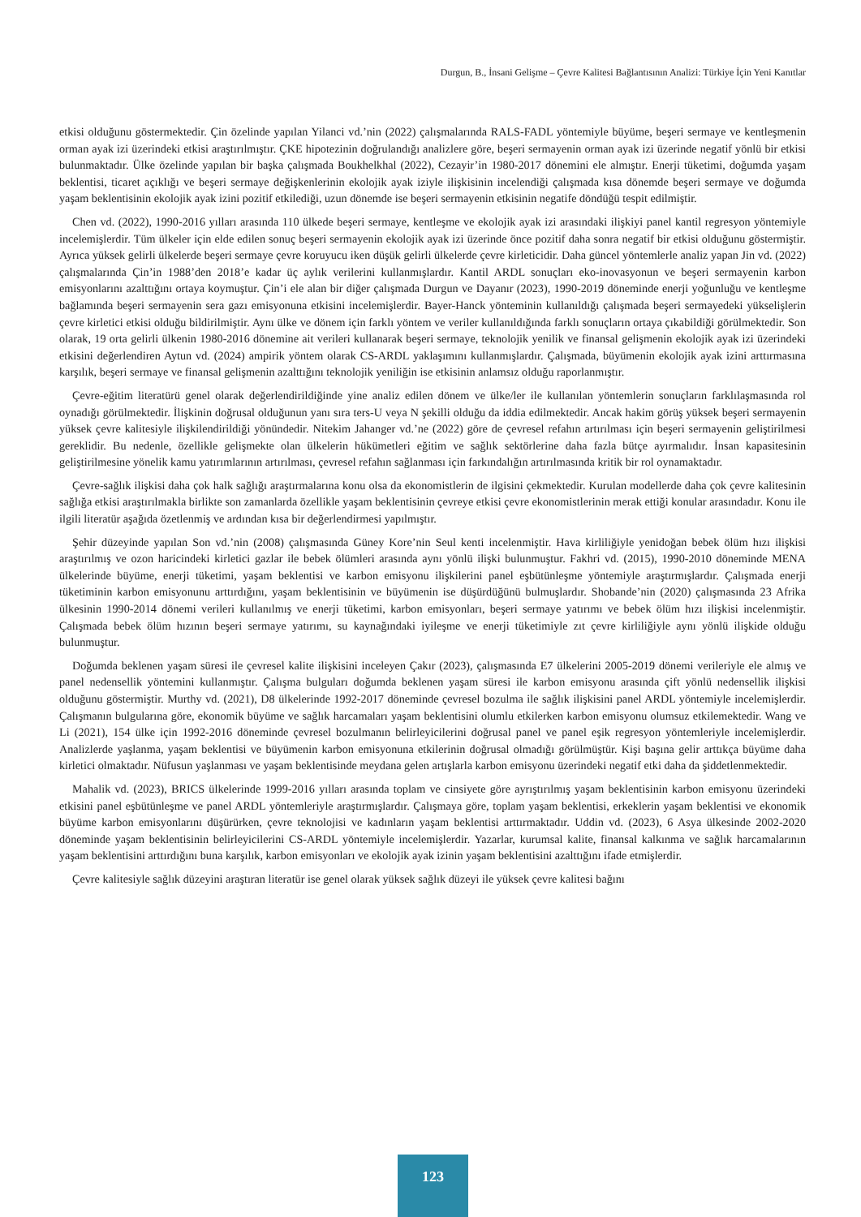Durgun, B., İnsani Gelişme – Çevre Kalitesi Bağlantısının Analizi: Türkiye İçin Yeni Kanıtlar
etkisi olduğunu göstermektedir. Çin özelinde yapılan Yilanci vd.’nin (2022) çalışmalarında RALS-FADL yöntemiyle büyüme, beşeri sermaye ve kentleşmenin orman ayak izi üzerindeki etkisi araştırılmıştır. ÇKE hipotezinin doğrulandığı analizlere göre, beşeri sermayenin orman ayak izi üzerinde negatif yönlü bir etkisi bulunmaktadır. Ülke özelinde yapılan bir başka çalışmada Boukhelkhal (2022), Cezayir’in 1980-2017 dönemini ele almıştır. Enerji tüketimi, doğumda yaşam beklentisi, ticaret açıklığı ve beşeri sermaye değişkenlerinin ekolojik ayak iziyle ilişkisinin incelendiği çalışmada kısa dönemde beşeri sermaye ve doğumda yaşam beklentisinin ekolojik ayak izini pozitif etkilediği, uzun dönemde ise beşeri sermayenin etkisinin negatife döndüğü tespit edilmiştir.
Chen vd. (2022), 1990-2016 yılları arasında 110 ülkede beşeri sermaye, kentleşme ve ekolojik ayak izi arasındaki ilişkiyi panel kantil regresyon yöntemiyle incelemişlerdir. Tüm ülkeler için elde edilen sonuç beşeri sermayenin ekolojik ayak izi üzerinde önce pozitif daha sonra negatif bir etkisi olduğunu göstermiştir. Ayrıca yüksek gelirli ülkelerde beşeri sermaye çevre koruyucu iken düşük gelirli ülkelerde çevre kirleticidir. Daha güncel yöntemlerle analiz yapan Jin vd. (2022) çalışmalarında Çin’in 1988’den 2018’e kadar üç aylık verilerini kullanmışlardır. Kantil ARDL sonuçları eko-inovasyonun ve beşeri sermayenin karbon emisyonlarını azalttığını ortaya koymuştur. Çin’i ele alan bir diğer çalışmada Durgun ve Dayanır (2023), 1990-2019 döneminde enerji yoğunluğu ve kentleşme bağlamında beşeri sermayenin sera gazı emisyonuna etkisini incelemişlerdir. Bayer-Hanck yönteminin kullanıldığı çalışmada beşeri sermayedeki yükselişlerin çevre kirletici etkisi olduğu bildirilmiştir. Aynı ülke ve dönem için farklı yöntem ve veriler kullanıldığında farklı sonuçların ortaya çıkabildiği görülmektedir. Son olarak, 19 orta gelirli ülkenin 1980-2016 dönemine ait verileri kullanarak beşeri sermaye, teknolojik yenilik ve finansal gelişmenin ekolojik ayak izi üzerindeki etkisini değerlendiren Aytun vd. (2024) ampirik yöntem olarak CS-ARDL yaklaşımını kullanmışlardır. Çalışmada, büyümenin ekolojik ayak izini arttırmasına karşılık, beşeri sermaye ve finansal gelişmenin azalttığını teknolojik yeniliğin ise etkisinin anlamsız olduğu raporlanmıştır.
Çevre-eğitim literatürü genel olarak değerlendirildiğinde yine analiz edilen dönem ve ülke/ler ile kullanılan yöntemlerin sonuçların farklılaşmasında rol oynadığı görülmektedir. İlişkinin doğrusal olduğunun yanı sıra ters-U veya N şekilli olduğu da iddia edilmektedir. Ancak hakim görüş yüksek beşeri sermayenin yüksek çevre kalitesiyle ilişkilendirildiği yönündedir. Nitekim Jahanger vd.’ne (2022) göre de çevresel refahın artırılması için beşeri sermayenin geliştirilmesi gereklidir. Bu nedenle, özellikle gelişmekte olan ülkelerin hükümetleri eğitim ve sağlık sektörlerine daha fazla bütçe ayırmalıdır. İnsan kapasitesinin geliştirilmesine yönelik kamu yatırımlarının artırılması, çevresel refahın sağlanması için farkındalığın artırılmasında kritik bir rol oynamaktadır.
Çevre-sağlık ilişkisi daha çok halk sağlığı araştırmalarına konu olsa da ekonomistlerin de ilgisini çekmektedir. Kurulan modellerde daha çok çevre kalitesinin sağlığa etkisi araştırılmakla birlikte son zamanlarda özellikle yaşam beklentisinin çevreye etkisi çevre ekonomistlerinin merak ettiği konular arasındadır. Konu ile ilgili literatür aşağıda özetlenmiş ve ardından kısa bir değerlendirmesi yapılmıştır.
Şehir düzeyinde yapılan Son vd.’nin (2008) çalışmasında Güney Kore’nin Seul kenti incelenmiştir. Hava kirliliğiyle yenidoğan bebek ölüm hızı ilişkisi araştırılmış ve ozon haricindeki kirletici gazlar ile bebek ölümleri arasında aynı yönlü ilişki bulunmuştur. Fakhri vd. (2015), 1990-2010 döneminde MENA ülkelerinde büyüme, enerji tüketimi, yaşam beklentisi ve karbon emisyonu ilişkilerini panel eşbütünleşme yöntemiyle araştırmışlardır. Çalışmada enerji tüketiminin karbon emisyonunu arttırdığını, yaşam beklentisinin ve büyümenin ise düşürdüğünü bulmuşlardır. Shobande’nin (2020) çalışmasında 23 Afrika ülkesinin 1990-2014 dönemi verileri kullanılmış ve enerji tüketimi, karbon emisyonları, beşeri sermaye yatırımı ve bebek ölüm hızı ilişkisi incelenmiştir. Çalışmada bebek ölüm hızının beşeri sermaye yatırımı, su kaynağındaki iyileşme ve enerji tüketimiyle zıt çevre kirliliğiyle aynı yönlü ilişkide olduğu bulunmuştur.
Doğumda beklenen yaşam süresi ile çevresel kalite ilişkisini inceleyen Çakır (2023), çalışmasında E7 ülkelerini 2005-2019 dönemi verileriyle ele almış ve panel nedensellik yöntemini kullanmıştır. Çalışma bulguları doğumda beklenen yaşam süresi ile karbon emisyonu arasında çift yönlü nedensellik ilişkisi olduğunu göstermiştir. Murthy vd. (2021), D8 ülkelerinde 1992-2017 döneminde çevresel bozulma ile sağlık ilişkisini panel ARDL yöntemiyle incelemişlerdir. Çalışmanın bulgularına göre, ekonomik büyüme ve sağlık harcamaları yaşam beklentisini olumlu etkilerken karbon emisyonu olumsuz etkilemektedir. Wang ve Li (2021), 154 ülke için 1992-2016 döneminde çevresel bozulmanın belirleyicilerini doğrusal panel ve panel eşik regresyon yöntemleriyle incelemişlerdir. Analizlerde yaşlanma, yaşam beklentisi ve büyümenin karbon emisyonuna etkilerinin doğrusal olmadığı görülmüştür. Kişi başına gelir arttıkça büyüme daha kirletici olmaktadır. Nüfusun yaşlanması ve yaşam beklentisinde meydana gelen artışlarla karbon emisyonu üzerindeki negatif etki daha da şiddetlenmektedir.
Mahalik vd. (2023), BRICS ülkelerinde 1999-2016 yılları arasında toplam ve cinsiyete göre ayrıştırılmış yaşam beklentisinin karbon emisyonu üzerindeki etkisini panel eşbütünleşme ve panel ARDL yöntemleriyle araştırmışlardır. Çalışmaya göre, toplam yaşam beklentisi, erkeklerin yaşam beklentisi ve ekonomik büyüme karbon emisyonlarını düşürürken, çevre teknolojisi ve kadınların yaşam beklentisi arttırmaktadır. Uddin vd. (2023), 6 Asya ülkesinde 2002-2020 döneminde yaşam beklentisinin belirleyicilerini CS-ARDL yöntemiyle incelemişlerdir. Yazarlar, kurumsal kalite, finansal kalkınma ve sağlık harcamalarının yaşam beklentisini arttırdığını buna karşılık, karbon emisyonları ve ekolojik ayak izinin yaşam beklentisini azalttığını ifade etmişlerdir.
Çevre kalitesiyle sağlık düzeyini araştıran literatür ise genel olarak yüksek sağlık düzeyi ile yüksek çevre kalitesi bağını
123